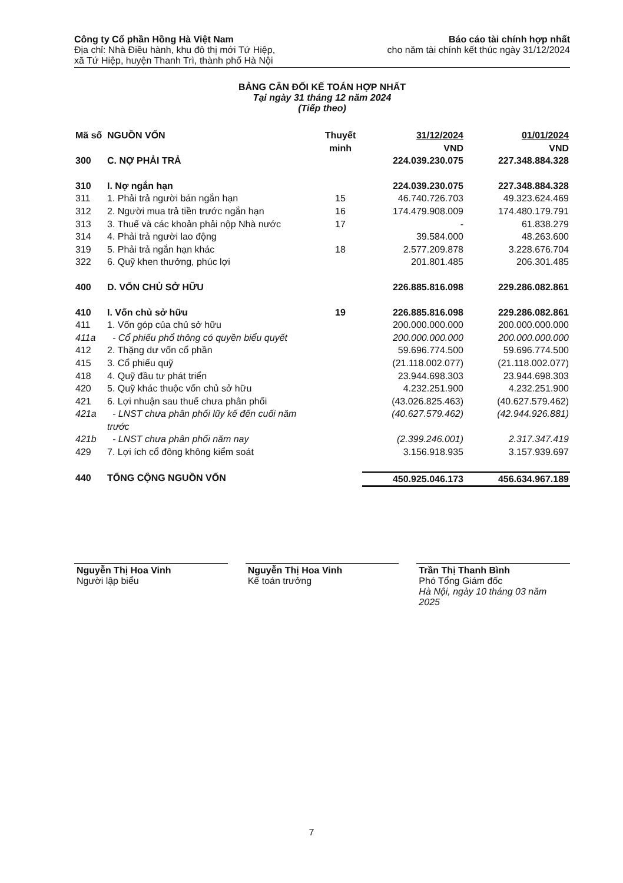Công ty Cổ phần Hồng Hà Việt Nam
Địa chỉ: Nhà Điều hành, khu đô thị mới Tứ Hiệp,
xã Tứ Hiệp, huyện Thanh Trì, thành phố Hà Nội
Báo cáo tài chính hợp nhất
cho năm tài chính kết thúc ngày 31/12/2024
BẢNG CÂN ĐỐI KẾ TOÁN HỢP NHẤT
Tại ngày 31 tháng 12 năm 2024
(Tiếp theo)
| Mã số | NGUỒN VỐN | Thuyết minh | 31/12/2024 VND | 01/01/2024 VND |
| --- | --- | --- | --- | --- |
| 300 | C. NỢ PHẢI TRẢ | | 224.039.230.075 | 227.348.884.328 |
| 310 | I. Nợ ngắn hạn | | 224.039.230.075 | 227.348.884.328 |
| 311 | 1. Phải trả người bán ngắn hạn | 15 | 46.740.726.703 | 49.323.624.469 |
| 312 | 2. Người mua trả tiền trước ngắn hạn | 16 | 174.479.908.009 | 174.480.179.791 |
| 313 | 3. Thuế và các khoản phải nộp Nhà nước | 17 | - | 61.838.279 |
| 314 | 4. Phải trả người lao động | | 39.584.000 | 48.263.600 |
| 319 | 5. Phải trả ngắn hạn khác | 18 | 2.577.209.878 | 3.228.676.704 |
| 322 | 6. Quỹ khen thưởng, phúc lợi | | 201.801.485 | 206.301.485 |
| 400 | D. VỐN CHỦ SỞ HỮU | | 226.885.816.098 | 229.286.082.861 |
| 410 | I. Vốn chủ sở hữu | 19 | 226.885.816.098 | 229.286.082.861 |
| 411 | 1. Vốn góp của chủ sở hữu | | 200.000.000.000 | 200.000.000.000 |
| 411a | - Cổ phiếu phổ thông có quyền biểu quyết | | 200.000.000.000 | 200.000.000.000 |
| 412 | 2. Thặng dư vốn cổ phần | | 59.696.774.500 | 59.696.774.500 |
| 415 | 3. Cổ phiếu quỹ | | (21.118.002.077) | (21.118.002.077) |
| 418 | 4. Quỹ đầu tư phát triển | | 23.944.698.303 | 23.944.698.303 |
| 420 | 5. Quỹ khác thuộc vốn chủ sở hữu | | 4.232.251.900 | 4.232.251.900 |
| 421 | 6. Lợi nhuận sau thuế chưa phân phối | | (43.026.825.463) | (40.627.579.462) |
| 421a | - LNST chưa phân phối lũy kế đến cuối năm trước | | (40.627.579.462) | (42.944.926.881) |
| 421b | - LNST chưa phân phối năm nay | | (2.399.246.001) | 2.317.347.419 |
| 429 | 7. Lợi ích cổ đông không kiểm soát | | 3.156.918.935 | 3.157.939.697 |
| 440 | TỔNG CỘNG NGUỒN VỐN | | 450.925.046.173 | 456.634.967.189 |
Nguyễn Thị Hoa Vinh
Người lập biểu
Nguyễn Thị Hoa Vinh
Kế toán trưởng
Trần Thị Thanh Bình
Phó Tổng Giám đốc
Hà Nội, ngày 10 tháng 03 năm 2025
7